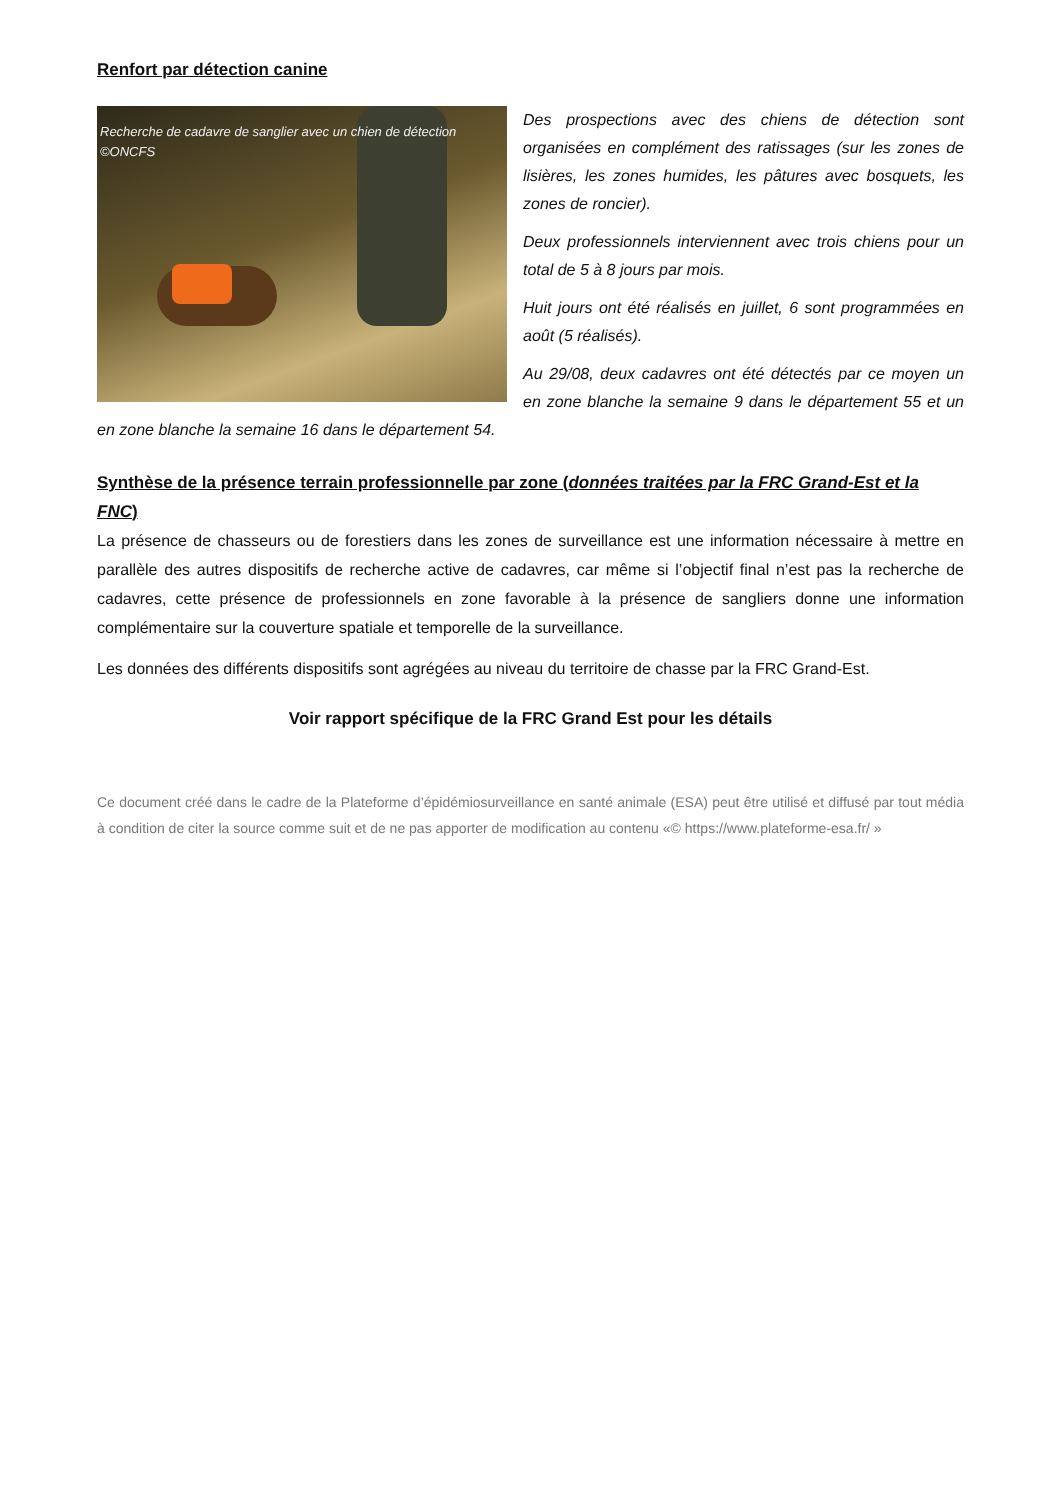Renfort par détection canine
Recherche de cadavre de sanglier avec un chien de détection ©ONCFS
Des prospections avec des chiens de détection sont organisées en complément des ratissages (sur les zones de lisières, les zones humides, les pâtures avec bosquets, les zones de roncier).
Deux professionnels interviennent avec trois chiens pour un total de 5 à 8 jours par mois.
Huit jours ont été réalisés en juillet, 6 sont programmées en août (5 réalisés).
Au 29/08, deux cadavres ont été détectés par ce moyen un en zone blanche la semaine 9 dans le département 55 et un en zone blanche la semaine 16 dans le département 54.
Synthèse de la présence terrain professionnelle par zone (données traitées par la FRC Grand-Est et la FNC)
La présence de chasseurs ou de forestiers dans les zones de surveillance est une information nécessaire à mettre en parallèle des autres dispositifs de recherche active de cadavres, car même si l’objectif final n’est pas la recherche de cadavres, cette présence de professionnels en zone favorable à la présence de sangliers donne une information complémentaire sur la couverture spatiale et temporelle de la surveillance.
Les données des différents dispositifs sont agrégées au niveau du territoire de chasse par la FRC Grand-Est.
Voir rapport spécifique de la FRC Grand Est pour les détails
Ce document créé dans le cadre de la Plateforme d’épidémiosurveillance en santé animale (ESA) peut être utilisé et diffusé par tout média à condition de citer la source comme suit et de ne pas apporter de modification au contenu «© https://www.plateforme-esa.fr/ »